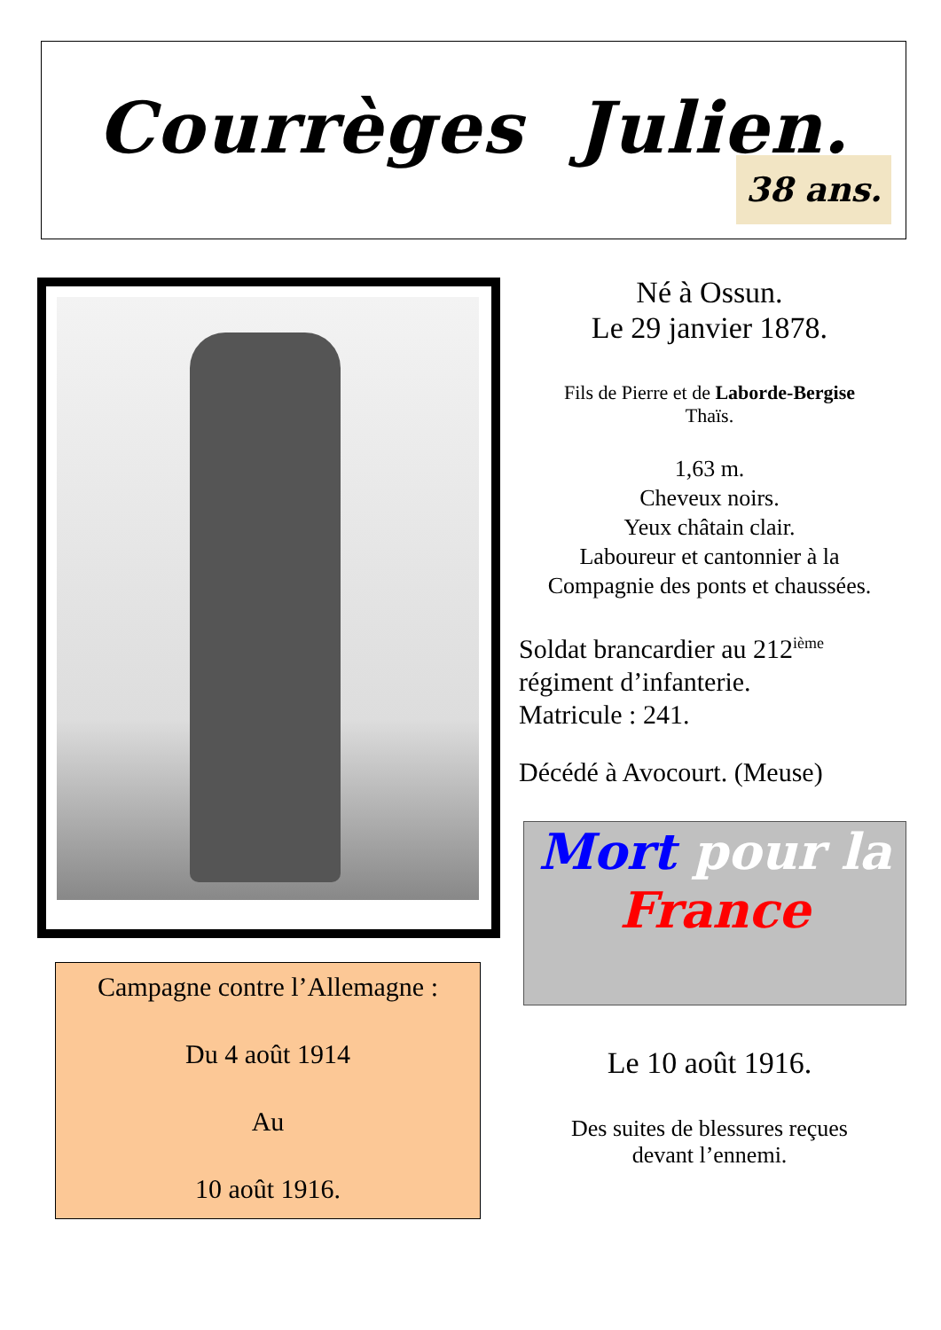Courrèges Julien.
38 ans.
Né à Ossun.
Le 29 janvier 1878.
Fils de Pierre et de Laborde-Bergise
Thaïs.
1,63 m.
Cheveux noirs.
Yeux châtain clair.
Laboureur et cantonnier à la
Compagnie des ponts et chaussées.
Soldat brancardier au 212<sup>ième</sup>
régiment d’infanterie.
Matricule : 241.
Décédé à Avocourt. (Meuse)
Mort pour la
France
Campagne contre l’Allemagne :
Du 4 août 1914
Au
10 août 1916.
Le 10 août 1916.
Des suites de blessures reçues
devant l’ennemi.